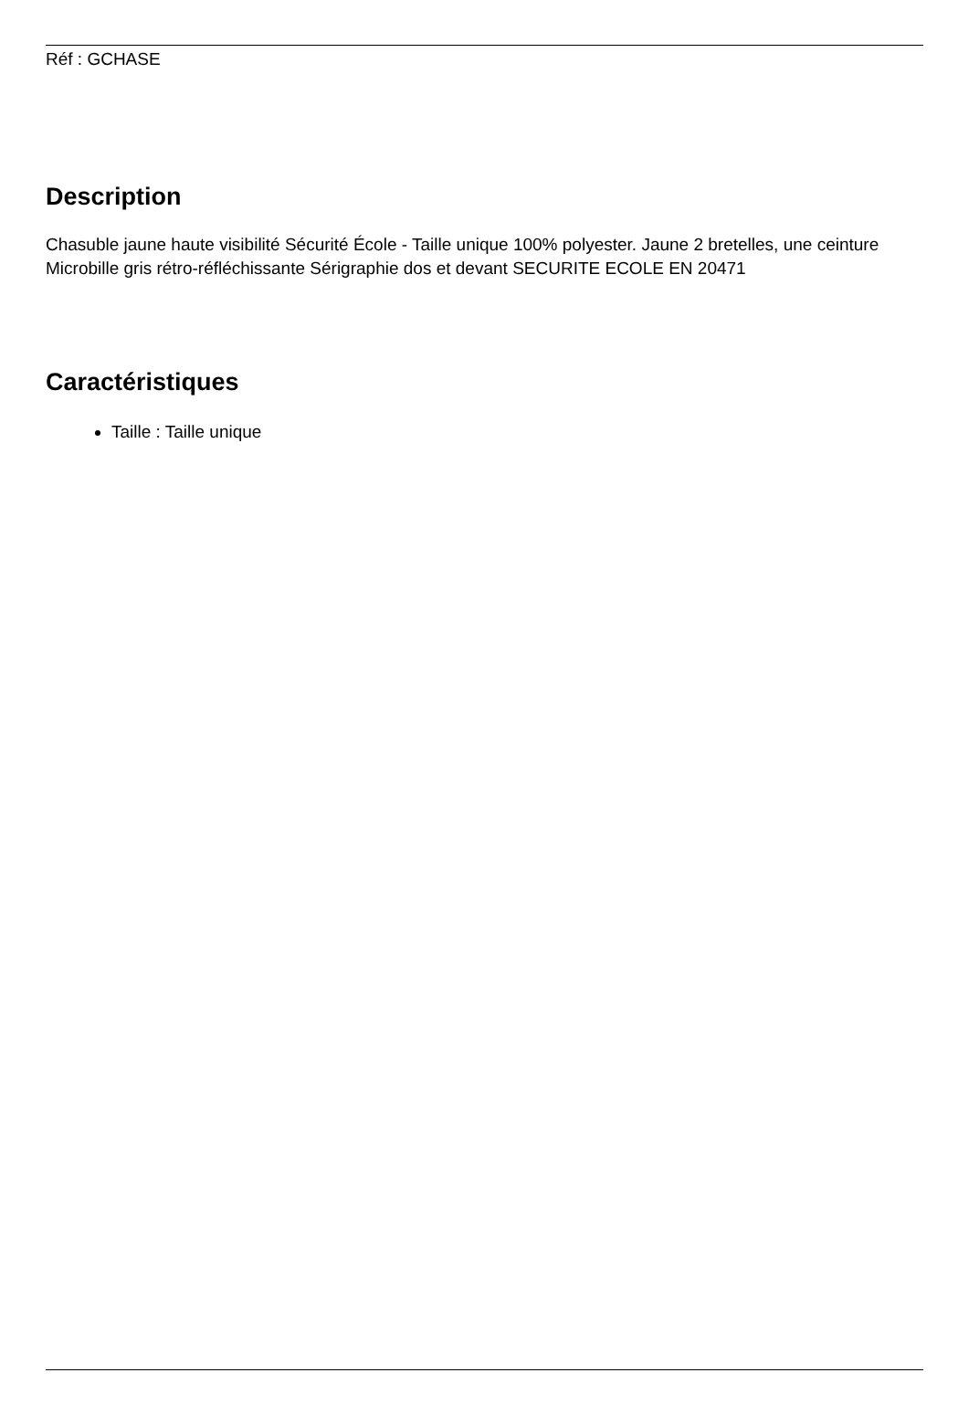Réf : GCHASE
Description
Chasuble jaune haute visibilité Sécurité École - Taille unique 100% polyester. Jaune 2 bretelles, une ceinture Microbille gris rétro-réfléchissante Sérigraphie dos et devant SECURITE ECOLE EN 20471
Caractéristiques
Taille : Taille unique